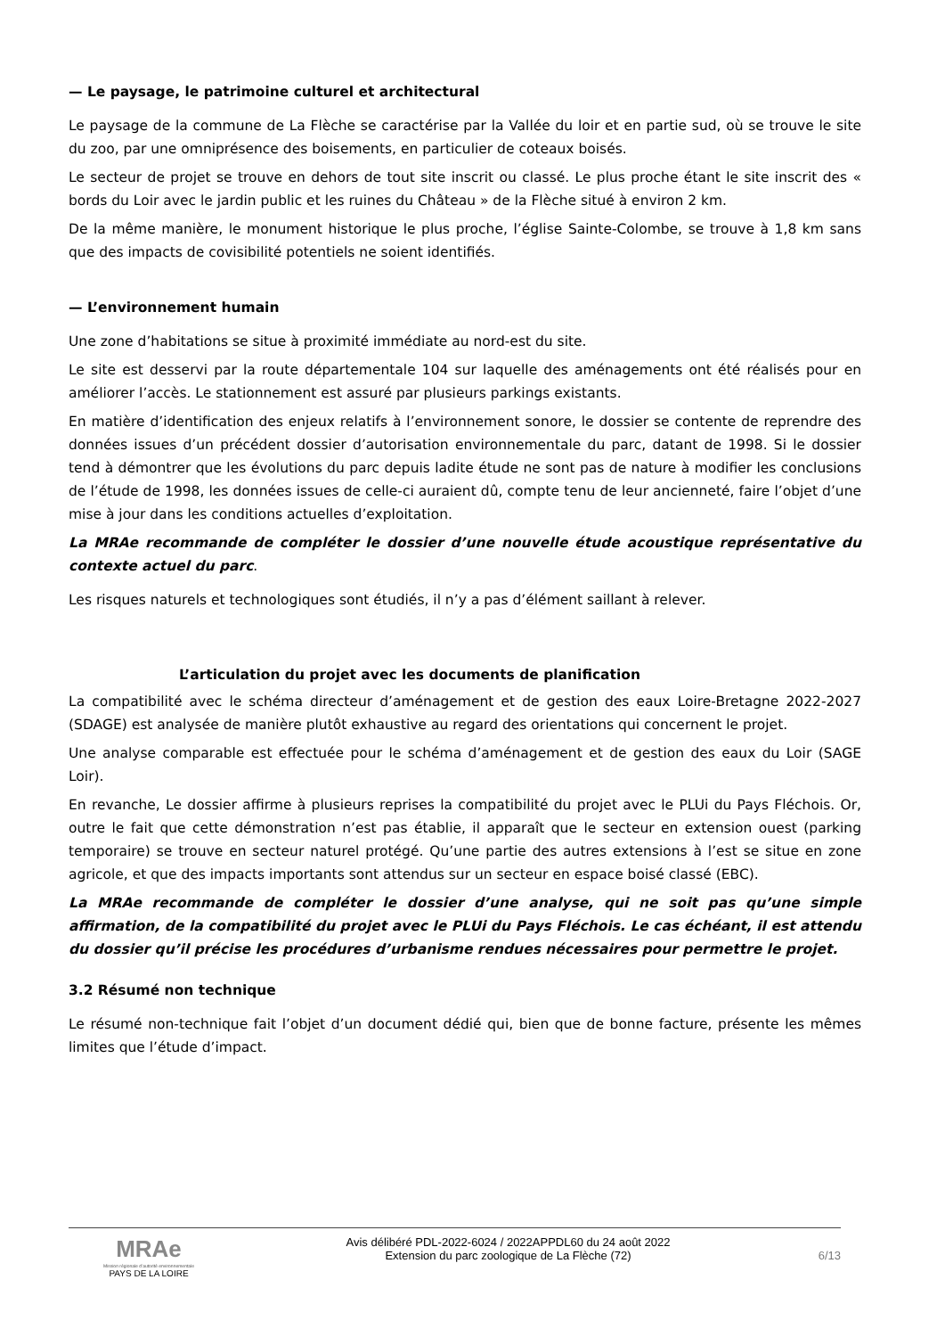— Le paysage, le patrimoine culturel et architectural
Le paysage de la commune de La Flèche se caractérise par la Vallée du loir et en partie sud, où se trouve le site du zoo, par une omniprésence des boisements, en particulier de coteaux boisés.
Le secteur de projet se trouve en dehors de tout site inscrit ou classé. Le plus proche étant le site inscrit des « bords du Loir avec le jardin public et les ruines du Château » de la Flèche situé à environ 2 km.
De la même manière, le monument historique le plus proche, l’église Sainte-Colombe, se trouve à 1,8 km sans que des impacts de covisibilité potentiels ne soient identifiés.
— L’environnement humain
Une zone d’habitations se situe à proximité immédiate au nord-est du site.
Le site est desservi par la route départementale 104 sur laquelle des aménagements ont été réalisés pour en améliorer l’accès. Le stationnement est assuré par plusieurs parkings existants.
En matière d’identification des enjeux relatifs à l’environnement sonore, le dossier se contente de reprendre des données issues d’un précédent dossier d’autorisation environnementale du parc, datant de 1998. Si le dossier tend à démontrer que les évolutions du parc depuis ladite étude ne sont pas de nature à modifier les conclusions de l’étude de 1998, les données issues de celle-ci auraient dû, compte tenu de leur ancienneté, faire l’objet d’une mise à jour dans les conditions actuelles d’exploitation.
La MRAe recommande de compléter le dossier d’une nouvelle étude acoustique représentative du contexte actuel du parc.
Les risques naturels et technologiques sont étudiés, il n’y a pas d’élément saillant à relever.
L’articulation du projet avec les documents de planification
La compatibilité avec le schéma directeur d’aménagement et de gestion des eaux Loire-Bretagne 2022-2027 (SDAGE) est analysée de manière plutôt exhaustive au regard des orientations qui concernent le projet.
Une analyse comparable est effectuée pour le schéma d’aménagement et de gestion des eaux du Loir (SAGE Loir).
En revanche, Le dossier affirme à plusieurs reprises la compatibilité du projet avec le PLUi du Pays Fléchois. Or, outre le fait que cette démonstration n’est pas établie, il apparaît que le secteur en extension ouest (parking temporaire) se trouve en secteur naturel protégé. Qu’une partie des autres extensions à l’est se situe en zone agricole, et que des impacts importants sont attendus sur un secteur en espace boisé classé (EBC).
La MRAe recommande de compléter le dossier d’une analyse, qui ne soit pas qu’une simple affirmation, de la compatibilité du projet avec le PLUi du Pays Fléchois. Le cas échéant, il est attendu du dossier qu’il précise les procédures d’urbanisme rendues nécessaires pour permettre le projet.
3.2 Résumé non technique
Le résumé non-technique fait l’objet d’un document dédié qui, bien que de bonne facture, présente les mêmes limites que l’étude d’impact.
MRAe
Mission régionale d’autorité environnementale
PAYS DE LA LOIRE
Avis délibéré PDL-2022-6024 / 2022APPDL60 du 24 août 2022
Extension du parc zoologique de La Flèche (72)
6/13